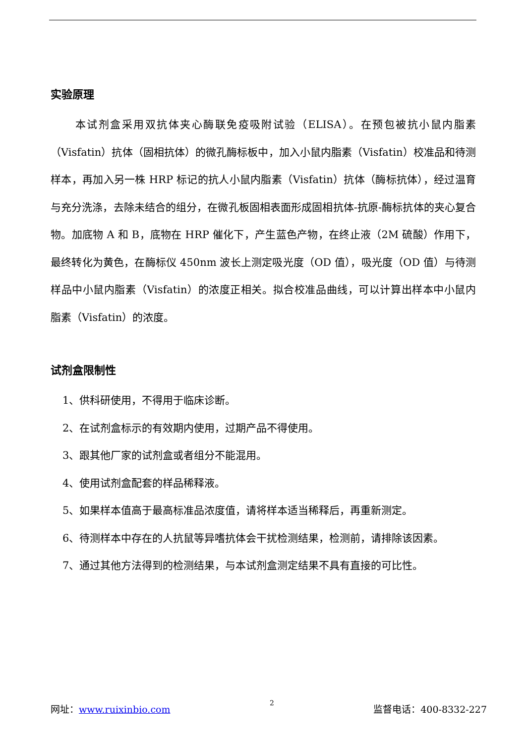实验原理
本试剂盒采用双抗体夹心酶联免疫吸附试验（ELISA）。在预包被抗小鼠内脂素（Visfatin）抗体（固相抗体）的微孔酶标板中，加入小鼠内脂素（Visfatin）校准品和待测样本，再加入另一株 HRP 标记的抗人小鼠内脂素（Visfatin）抗体（酶标抗体），经过温育与充分洗涤，去除未结合的组分，在微孔板固相表面形成固相抗体-抗原-酶标抗体的夹心复合物。加底物 A 和 B，底物在 HRP 催化下，产生蓝色产物，在终止液（2M 硫酸）作用下，最终转化为黄色，在酶标仪 450nm 波长上测定吸光度（OD 值），吸光度（OD 值）与待测样品中小鼠内脂素（Visfatin）的浓度正相关。拟合校准品曲线，可以计算出样本中小鼠内脂素（Visfatin）的浓度。
试剂盒限制性
1、供科研使用，不得用于临床诊断。
2、在试剂盒标示的有效期内使用，过期产品不得使用。
3、跟其他厂家的试剂盒或者组分不能混用。
4、使用试剂盒配套的样品稀释液。
5、如果样本值高于最高标准品浓度值，请将样本适当稀释后，再重新测定。
6、待测样本中存在的人抗鼠等异嗜抗体会干扰检测结果，检测前，请排除该因素。
7、通过其他方法得到的检测结果，与本试剂盒测定结果不具有直接的可比性。
网址：www.ruixinbio.com 2 监督电话：400-8332-227